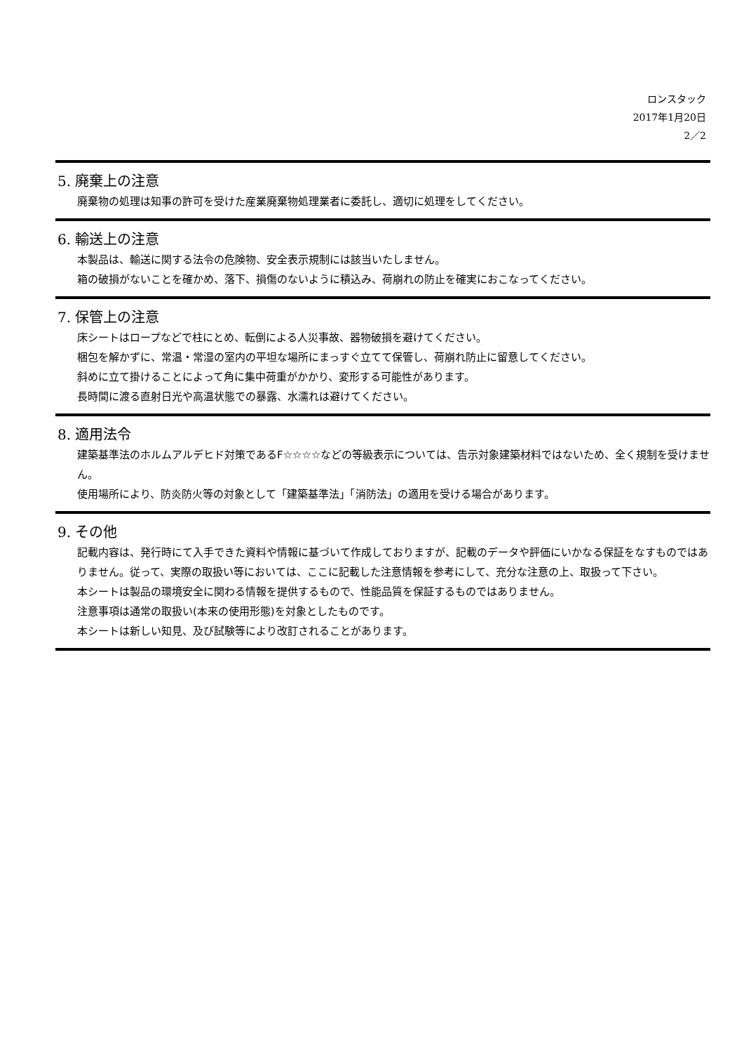ロンスタック
2017年1月20日
2／2
5. 廃棄上の注意
廃棄物の処理は知事の許可を受けた産業廃棄物処理業者に委託し、適切に処理をしてください。
6. 輸送上の注意
本製品は、輸送に関する法令の危険物、安全表示規制には該当いたしません。
箱の破損がないことを確かめ、落下、損傷のないように積込み、荷崩れの防止を確実におこなってください。
7. 保管上の注意
床シートはロープなどで柱にとめ、転倒による人災事故、器物破損を避けてください。
梱包を解かずに、常温・常湿の室内の平坦な場所にまっすぐ立てて保管し、荷崩れ防止に留意してください。
斜めに立て掛けることによって角に集中荷重がかかり、変形する可能性があります。
長時間に渡る直射日光や高温状態での暴露、水濡れは避けてください。
8. 適用法令
建築基準法のホルムアルデヒド対策であるF☆☆☆☆などの等級表示については、告示対象建築材料ではないため、全く規制を受けません。
使用場所により、防炎防火等の対象として「建築基準法」「消防法」の適用を受ける場合があります。
9. その他
記載内容は、発行時にて入手できた資料や情報に基づいて作成しておりますが、記載のデータや評価にいかなる保証をなすものではありません。従って、実際の取扱い等においては、ここに記載した注意情報を参考にして、充分な注意の上、取扱って下さい。
本シートは製品の環境安全に関わる情報を提供するもので、性能品質を保証するものではありません。
注意事項は通常の取扱い(本来の使用形態)を対象としたものです。
本シートは新しい知見、及び試験等により改訂されることがあります。